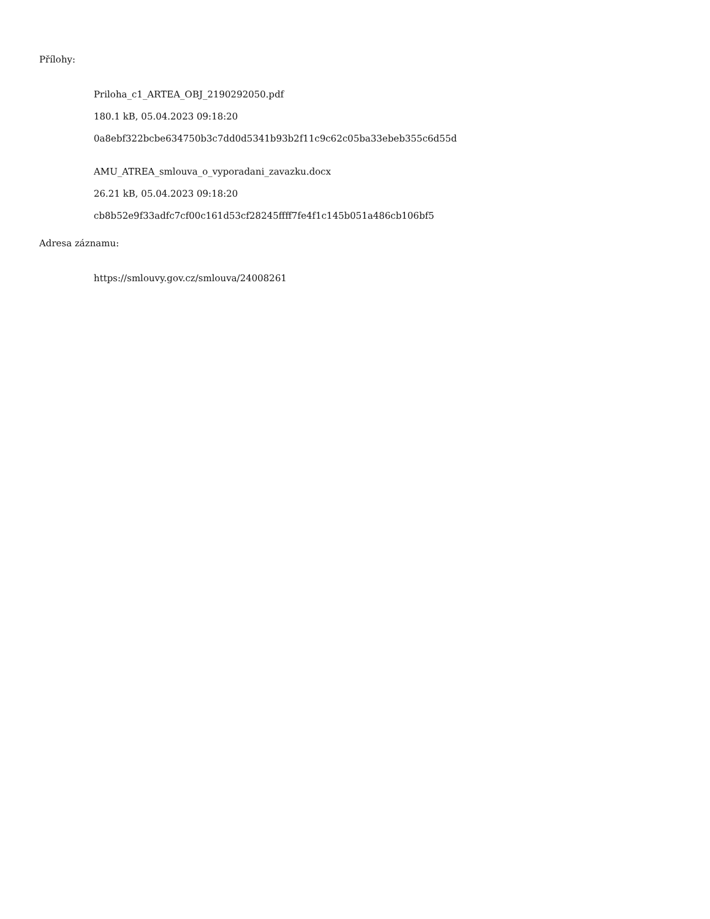Přílohy:
Priloha_c1_ARTEA_OBJ_2190292050.pdf
180.1 kB, 05.04.2023 09:18:20
0a8ebf322bcbe634750b3c7dd0d5341b93b2f11c9c62c05ba33ebeb355c6d55d
AMU_ATREA_smlouva_o_vyporadani_zavazku.docx
26.21 kB, 05.04.2023 09:18:20
cb8b52e9f33adfc7cf00c161d53cf28245ffff7fe4f1c145b051a486cb106bf5
Adresa záznamu:
https://smlouvy.gov.cz/smlouva/24008261